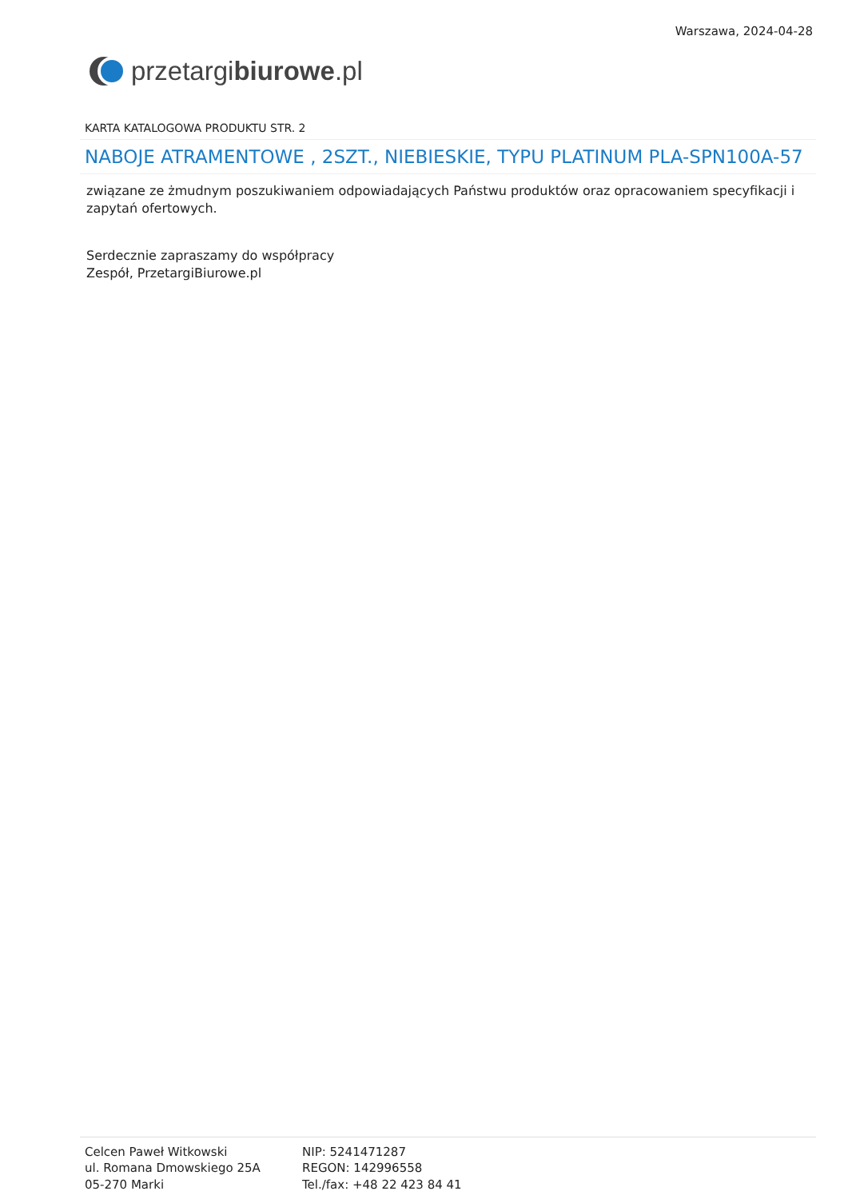przetargi biurowe.pl
Warszawa, 2024-04-28
KARTA KATALOGOWA PRODUKTU STR. 2
NABOJE ATRAMENTOWE , 2SZT., NIEBIESKIE, TYPU PLATINUM PLA-SPN100A-57
związane ze żmudnym poszukiwaniem odpowiadających Państwu produktów oraz opracowaniem specyfikacji i zapytań ofertowych.
Serdecznie zapraszamy do współpracy
Zespół, PrzetargiBiurowe.pl
Celcen Paweł Witkowski
ul. Romana Dmowskiego 25A
05-270 Marki
NIP: 5241471287
REGON: 142996558
Tel./fax: +48 22 423 84 41